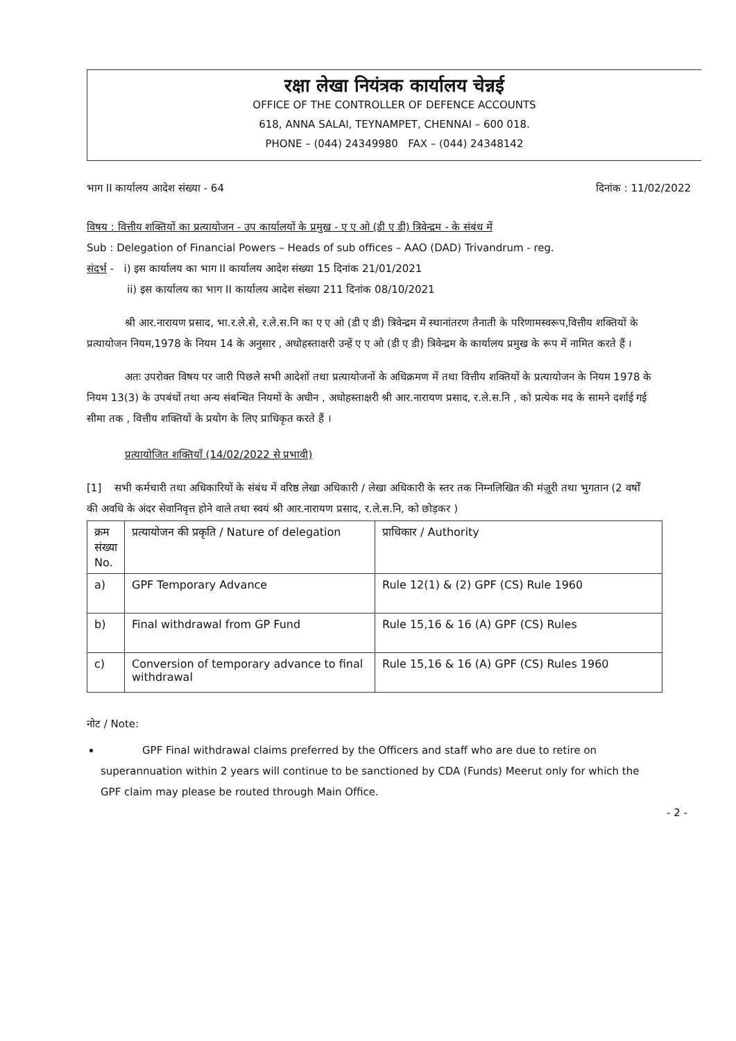रक्षा लेखा नियंत्रक कार्यालय चेन्नई
OFFICE OF THE CONTROLLER OF DEFENCE ACCOUNTS
618, ANNA SALAI, TEYNAMPET, CHENNAI – 600 018.
PHONE – (044) 24349980 FAX – (044) 24348142
भाग II कार्यालय आदेश संख्या - 64 दिनांक : 11/02/2022
विषय : वित्तीय शक्तियों का प्रत्यायोजन - उप कार्यालयों के प्रमुख - ए ए ओ (डी ए डी) त्रिवेन्द्रम - के संबंध में
Sub : Delegation of Financial Powers – Heads of sub offices – AAO (DAD) Trivandrum - reg.
संदर्भ - i) इस कार्यालय का भाग II कार्यालय आदेश संख्या 15 दिनांक 21/01/2021
ii) इस कार्यालय का भाग II कार्यालय आदेश संख्या 211 दिनांक 08/10/2021
श्री आर.नारायण प्रसाद, भा.र.ले.से, र.ले.स.नि का ए ए ओ (डी ए डी) त्रिवेन्द्रम में स्थानांतरण तैनाती के परिणामस्वरूप,वित्तीय शक्तियों के प्रत्यायोजन नियम,1978 के नियम 14 के अनुसार , अधोहस्ताक्षरी उन्हें ए ए ओ (डी ए डी) त्रिवेन्द्रम के कार्यालय प्रमुख के रूप में नामित करते हैं ।
अतः उपरोक्त विषय पर जारी पिछले सभी आदेशों तथा प्रत्यायोजनों के अधिक्रमण में तथा वित्तीय शक्तियों के प्रत्यायोजन के नियम 1978 के नियम 13(3) के उपबंधों तथा अन्य संबन्धित नियमों के अधीन , अधोहस्ताक्षरी श्री आर.नारायण प्रसाद, र.ले.स.नि , को प्रत्येक मद के सामने दर्शाई गई सीमा तक , वित्तीय शक्तियों के प्रयोग के लिए प्राधिकृत करते हैं ।
प्रत्यायोजित शक्तियाँ (14/02/2022 से प्रभावी)
[1] सभी कर्मचारी तथा अधिकारियों के संबंध में वरिष्ठ लेखा अधिकारी / लेखा अधिकारी के स्तर तक निम्नलिखित की मंज़ूरी तथा भुगतान (2 वर्षों की अवधि के अंदर सेवानिवृत्त होने वाले तथा स्वयं श्री आर.नारायण प्रसाद, र.ले.स.नि, को छोड़कर )
| क्रम संख्या No. | प्रत्यायोजन की प्रकृति / Nature of delegation | प्राधिकार / Authority |
| a) | GPF Temporary Advance | Rule 12(1) & (2) GPF (CS) Rule 1960 |
| b) | Final withdrawal from GP Fund | Rule 15,16 & 16 (A) GPF (CS) Rules |
| c) | Conversion of temporary advance to final withdrawal | Rule 15,16 & 16 (A) GPF (CS) Rules 1960 |
नोट / Note:
GPF Final withdrawal claims preferred by the Officers and staff who are due to retire on superannuation within 2 years will continue to be sanctioned by CDA (Funds) Meerut only for which the GPF claim may please be routed through Main Office.
- 2 -